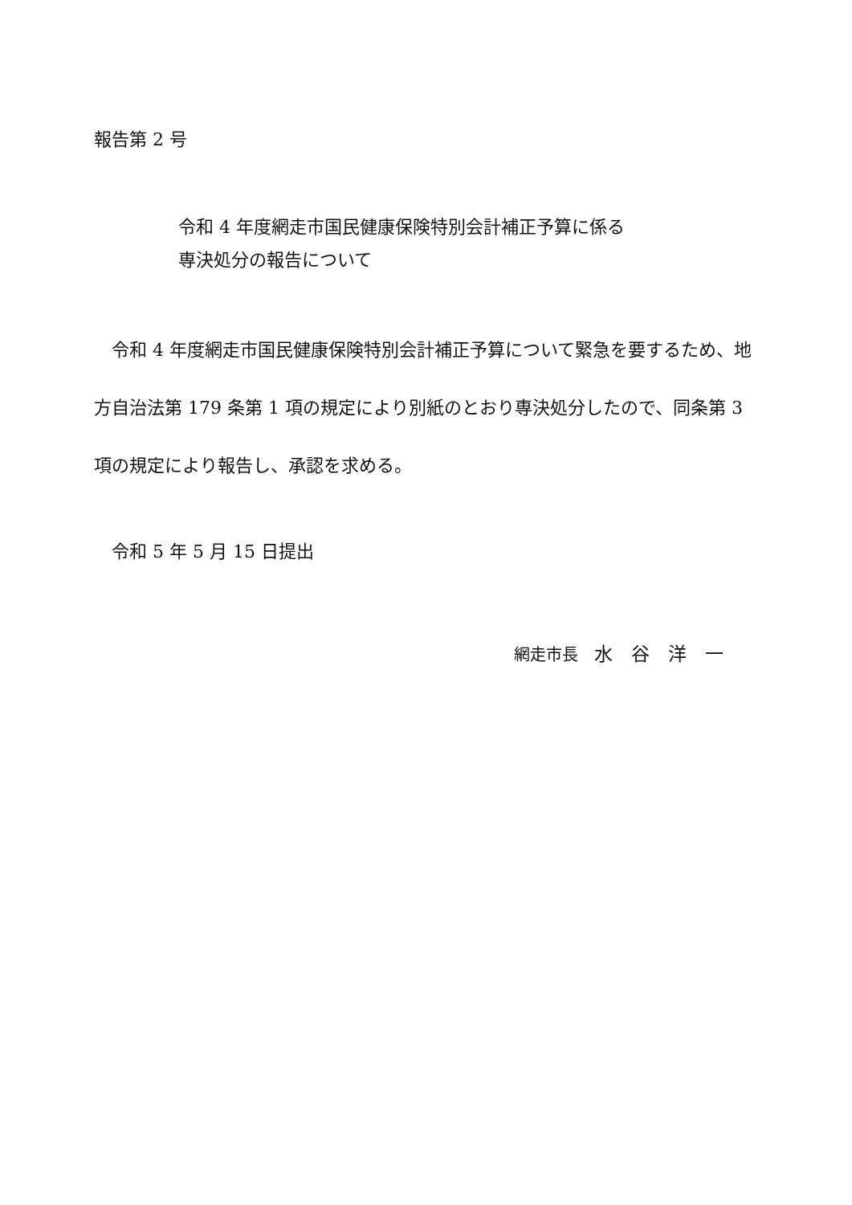報告第 2 号
令和 4 年度網走市国民健康保険特別会計補正予算に係る
専決処分の報告について
　令和 4 年度網走市国民健康保険特別会計補正予算について緊急を要するため、地方自治法第 179 条第 1 項の規定により別紙のとおり専決処分したので、同条第 3 項の規定により報告し、承認を求める。
　令和 5 年 5 月 15 日提出
網走市長　水　谷　洋　一